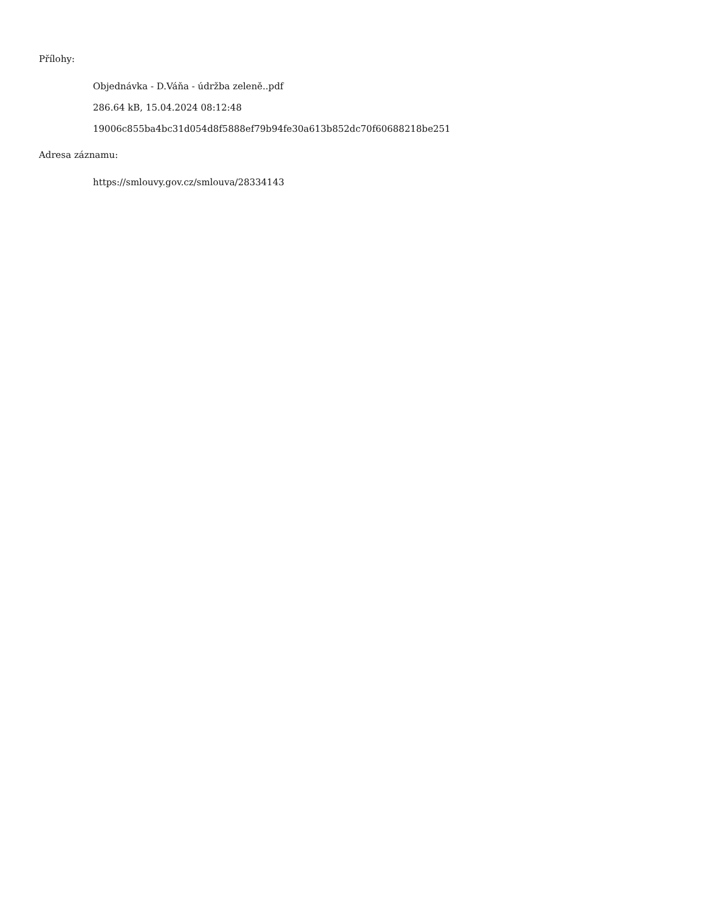Přílohy:
Objednávka - D.Váňa - údržba zeleně..pdf
286.64 kB, 15.04.2024 08:12:48
19006c855ba4bc31d054d8f5888ef79b94fe30a613b852dc70f60688218be251
Adresa záznamu:
https://smlouvy.gov.cz/smlouva/28334143